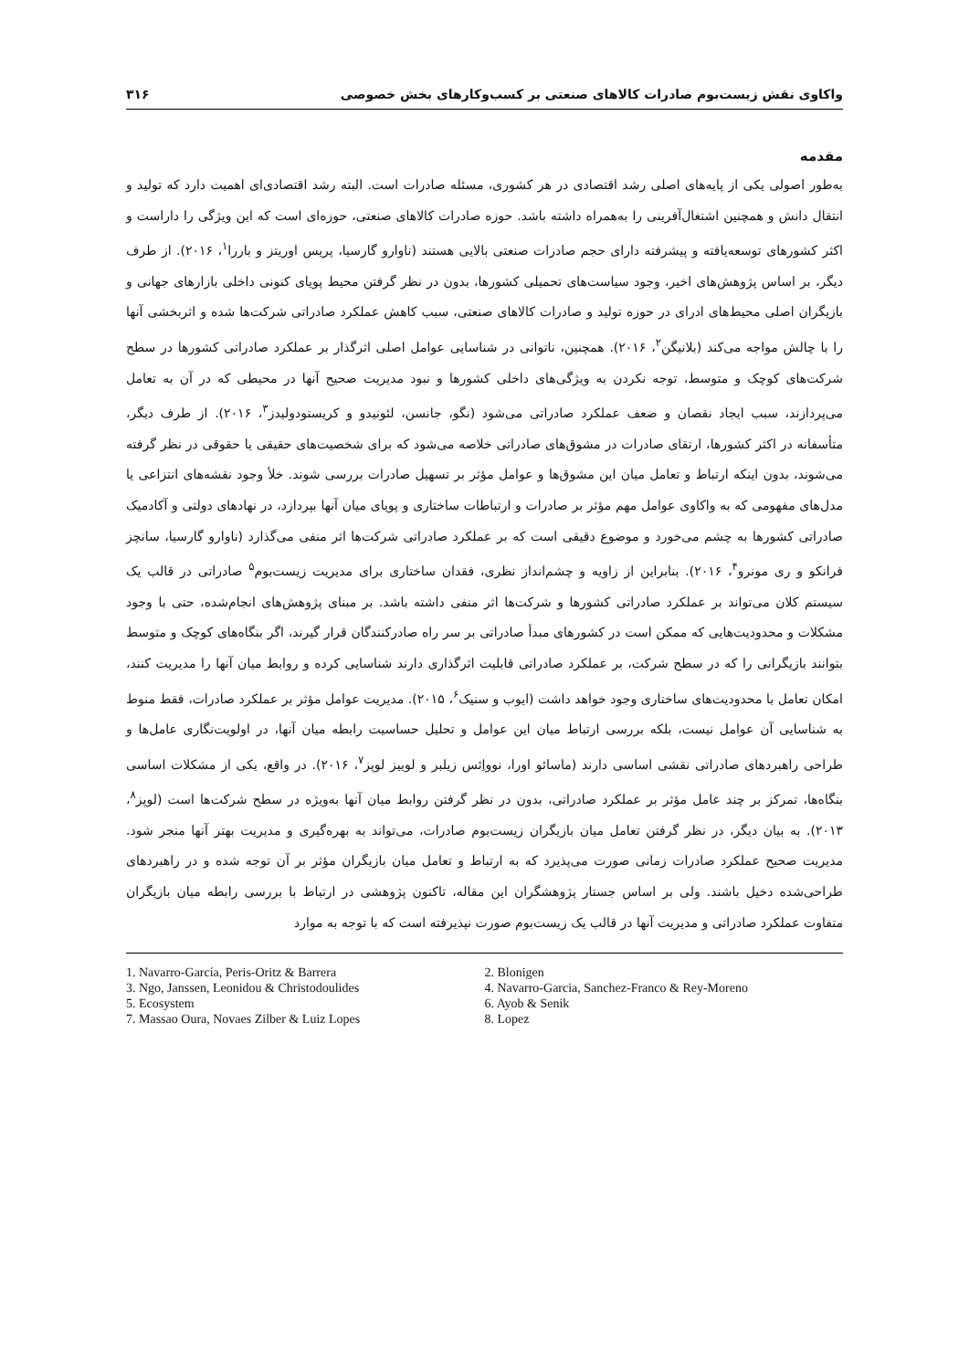واکاوی نقش زیست‌بوم صادرات کالاهای صنعتی بر کسب‌وکارهای بخش خصوصی ۳۱۶
مقدمه
به‌طور اصولی یکی از پایه‌های اصلی رشد اقتصادی در هر کشوری، مسئله صادرات است. البته رشد اقتصادی‌ای اهمیت دارد که تولید و انتقال دانش و همچنین اشتغال‌آفرینی را به‌همراه داشته باشد. حوزه صادرات کالاهای صنعتی، حوزه‌ای است که این ویژگی را داراست و اکثر کشورهای توسعه‌یافته و پیشرفته دارای حجم صادرات صنعتی بالایی هستند (ناوارو گارسیا، پریس اوریتز و باررا<sup>۱</sup>، ۲۰۱۶). از طرف دیگر، بر اساس پژوهش‌های اخیر، وجود سیاست‌های تحمیلی کشورها، بدون در نظر گرفتن محیط پویای کنونی داخلی بازارهای جهانی و بازیگران اصلی محیط‌های ادرای در حوزه تولید و صادرات کالاهای صنعتی، سبب کاهش عملکرد صادراتی شرکت‌ها شده و اثربخشی آنها را با چالش مواجه می‌کند (بلانیگن<sup>۲</sup>، ۲۰۱۶). همچنین، ناتوانی در شناسایی عوامل اصلی اثرگذار بر عملکرد صادراتی کشورها در سطح شرکت‌های کوچک و متوسط، توجه نکردن به ویژگی‌های داخلی کشورها و نبود مدیریت صحیح آنها در محیطی که در آن به تعامل می‌پردازند، سبب ایجاد نقصان و ضعف عملکرد صادراتی می‌شود (نگو، جانسن، لئونیدو و کریستودولیدز<sup>۳</sup>، ۲۰۱۶). از طرف دیگر، متأسفانه در اکثر کشورها، ارتقای صادرات در مشوق‌های صادراتی خلاصه می‌شود که برای شخصیت‌های حقیقی یا حقوقی در نظر گرفته می‌شوند، بدون اینکه ارتباط و تعامل میان این مشوق‌ها و عوامل مؤثر بر تسهیل صادرات بررسی شوند. خلأ وجود نقشه‌های انتزاعی یا مدل‌های مفهومی که به واکاوی عوامل مهم مؤثر بر صادرات و ارتباطات ساختاری و پویای میان آنها بپردازد، در نهادهای دولتی و آکادمیک صادراتی کشورها به چشم می‌خورد و موضوع دقیقی است که بر عملکرد صادراتی شرکت‌ها اثر منفی می‌گذارد (ناوارو گارسیا، سانچز فرانکو و ری مونرو<sup>۴</sup>، ۲۰۱۶). بنابراین از زاویه و چشم‌انداز نظری، فقدان ساختاری برای مدیریت زیست‌بوم<sup>۵</sup> صادراتی در قالب یک سیستم کلان می‌تواند بر عملکرد صادراتی کشورها و شرکت‌ها اثر منفی داشته باشد. بر مبنای پژوهش‌های انجام‌شده، حتی با وجود مشکلات و محدودیت‌هایی که ممکن است در کشورهای مبدأ صادراتی بر سر راه صادرکنندگان قرار گیرند، اگر بنگاه‌های کوچک و متوسط بتوانند بازیگرانی را که در سطح شرکت، بر عملکرد صادراتی قابلیت اثرگذاری دارند شناسایی کرده و روابط میان آنها را مدیریت کنند، امکان تعامل با محدودیت‌های ساختاری وجود خواهد داشت (ایوب و سنیک<sup>۶</sup>، ۲۰۱۵). مدیریت عوامل مؤثر بر عملکرد صادرات، فقط منوط به شناسایی آن عوامل نیست، بلکه بررسی ارتباط میان این عوامل و تحلیل حساسیت رابطه میان آنها، در اولویت‌نگاری عامل‌ها و طراحی راهبردهای صادراتی نقشی اساسی دارند (ماسائو اورا، نوواِئس زیلبر و لوییز لوپز<sup>۷</sup>، ۲۰۱۶). در واقع، یکی از مشکلات اساسی بنگاه‌ها، تمرکز بر چند عامل مؤثر بر عملکرد صادراتی، بدون در نظر گرفتن روابط میان آنها به‌ویژه در سطح شرکت‌ها است (لوپز<sup>۸</sup>، ۲۰۱۳). به بیان دیگر، در نظر گرفتن تعامل میان بازیگران زیست‌بوم صادرات، می‌تواند به بهره‌گیری و مدیریت بهتر آنها منجر شود. مدیریت صحیح عملکرد صادرات زمانی صورت می‌پذیرد که به ارتباط و تعامل میان بازیگران مؤثر بر آن توجه شده و در راهبردهای طراحی‌شده دخیل باشند. ولی بر اساس جستار پژوهشگران این مقاله، تاکنون پژوهشی در ارتباط با بررسی رابطه میان بازیگران متفاوت عملکرد صادراتی و مدیریت آنها در قالب یک زیست‌بوم صورت نپذیرفته است که با توجه به موارد
1. Navarro-García, Peris-Oritz & Barrera
2. Blonigen
3. Ngo, Janssen, Leonidou & Christodoulides
4. Navarro-Garcia, Sanchez-Franco & Rey-Moreno
5. Ecosystem
6. Ayob & Senik
7. Massao Oura, Novaes Zilber & Luiz Lopes
8. Lopez